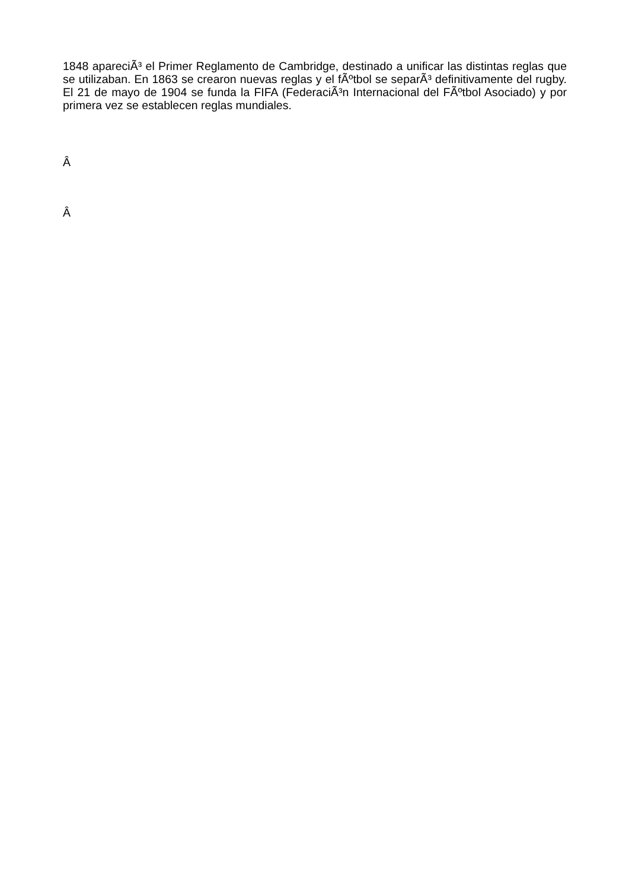1848 apareciÃ³ el Primer Reglamento de Cambridge, destinado a unificar las distintas reglas que se utilizaban. En 1863 se crearon nuevas reglas y el fÃºtbol se separÃ³ definitivamente del rugby. El 21 de mayo de 1904 se funda la FIFA (FederaciÃ³n Internacional del FÃºtbol Asociado) y por primera vez se establecen reglas mundiales.
Â
Â